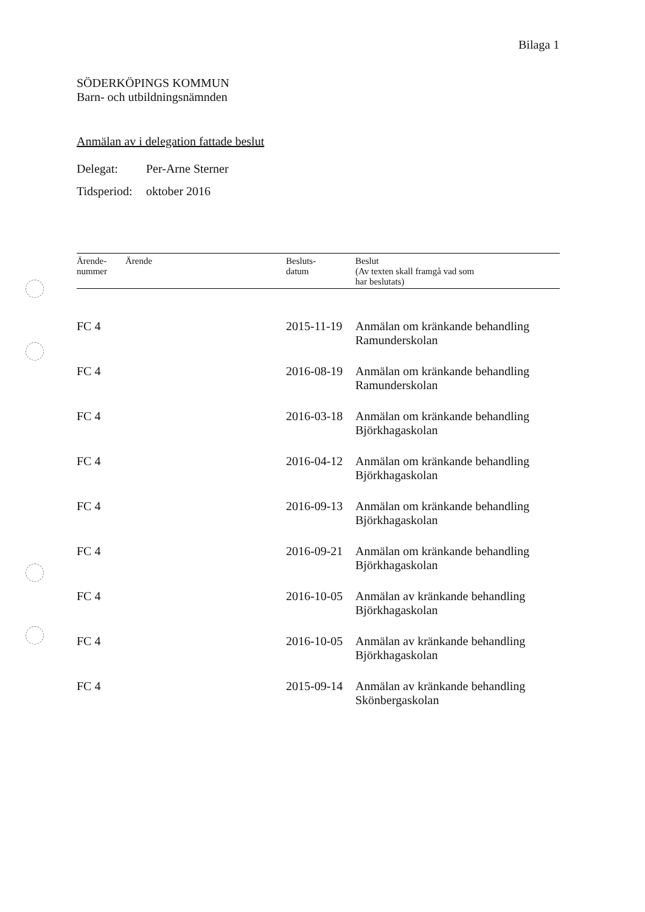Bilaga 1
SÖDERKÖPINGS KOMMUN
Barn- och utbildningsnämnden
Anmälan av i delegation fattade beslut
Delegat: Per-Arne Sterner
Tidsperiod: oktober 2016
| Ärende- nummer | Ärende | Besluts- datum | Beslut (Av texten skall framgå vad som har beslutats) |
| --- | --- | --- | --- |
| FC 4 | | 2015-11-19 | Anmälan om kränkande behandling Ramunderskolan |
| FC 4 | | 2016-08-19 | Anmälan om kränkande behandling Ramunderskolan |
| FC 4 | | 2016-03-18 | Anmälan om kränkande behandling Björkhagaskolan |
| FC 4 | | 2016-04-12 | Anmälan om kränkande behandling Björkhagaskolan |
| FC 4 | | 2016-09-13 | Anmälan om kränkande behandling Björkhagaskolan |
| FC 4 | | 2016-09-21 | Anmälan om kränkande behandling Björkhagaskolan |
| FC 4 | | 2016-10-05 | Anmälan av kränkande behandling Björkhagaskolan |
| FC 4 | | 2016-10-05 | Anmälan av kränkande behandling Björkhagaskolan |
| FC 4 | | 2015-09-14 | Anmälan av kränkande behandling Skönbergaskolan |